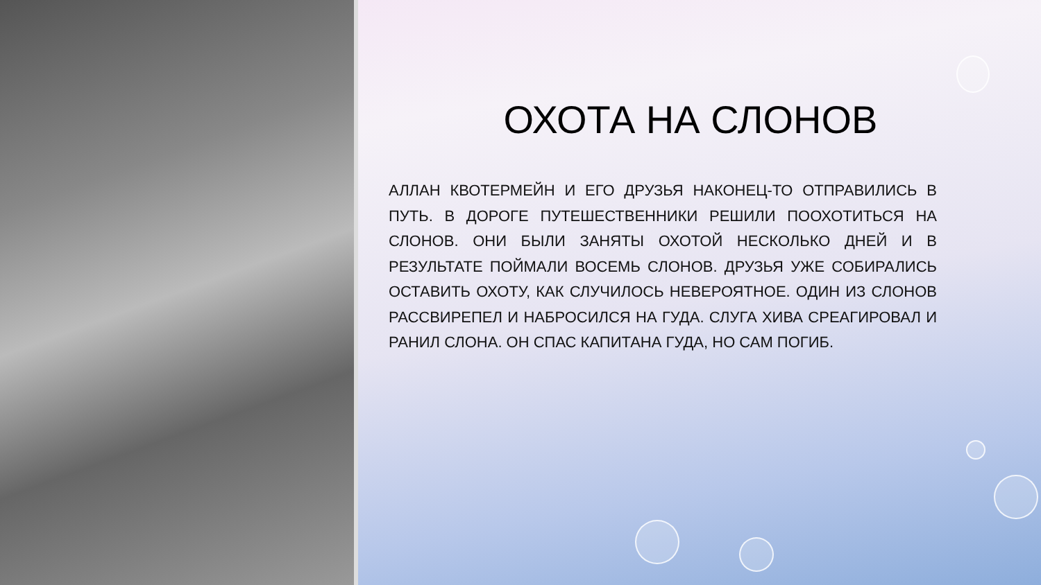ОХОТА НА СЛОНОВ
АЛЛАН КВОТЕРМЕЙН И ЕГО ДРУЗЬЯ НАКОНЕЦ-ТО ОТПРАВИЛИСЬ В ПУТЬ. В ДОРОГЕ ПУТЕШЕСТВЕННИКИ РЕШИЛИ ПООХОТИТЬСЯ НА СЛОНОВ. ОНИ БЫЛИ ЗАНЯТЫ ОХОТОЙ НЕСКОЛЬКО ДНЕЙ И В РЕЗУЛЬТАТЕ ПОЙМАЛИ ВОСЕМЬ СЛОНОВ. ДРУЗЬЯ УЖЕ СОБИРАЛИСЬ ОСТАВИТЬ ОХОТУ, КАК СЛУЧИЛОСЬ НЕВЕРОЯТНОЕ. ОДИН ИЗ СЛОНОВ РАССВИРЕПЕЛ И НАБРОСИЛСЯ НА ГУДА. СЛУГА ХИВА СРЕАГИРОВАЛ И РАНИЛ СЛОНА. ОН СПАС КАПИТАНА ГУДА, НО САМ ПОГИБ.